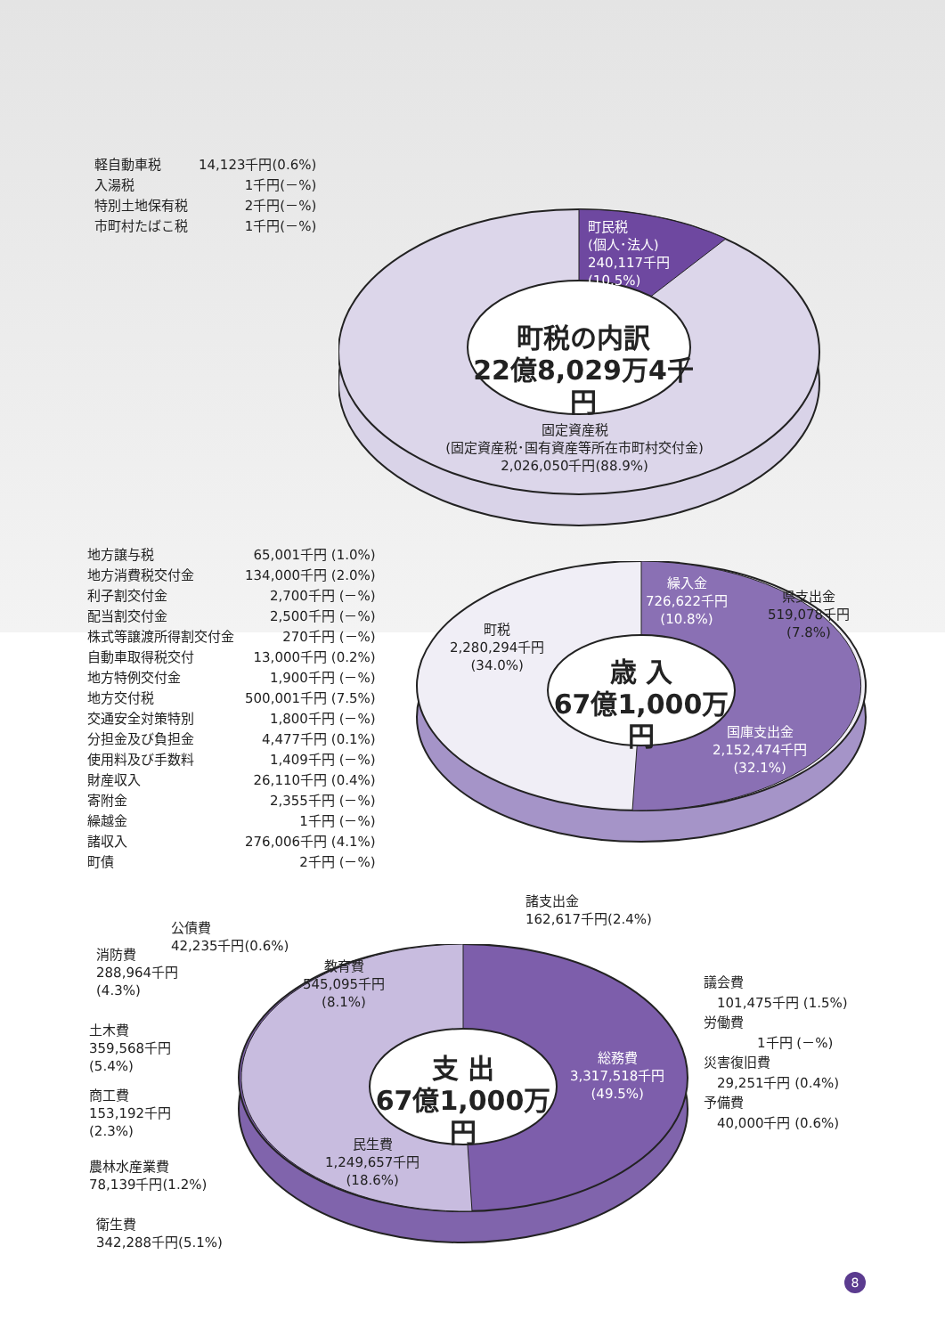| 軽自動車税 | 14,123千円(0.6%) |
| 入湯税 | 1千円(－%) |
| 特別土地保有税 | 2千円(－%) |
| 市町村たばこ税 | 1千円(－%) |
町民税
(個人･法人)
240,117千円
(10.5%)
町税の内訳
22億8,029万4千円
固定資産税
(固定資産税･国有資産等所在市町村交付金)
2,026,050千円(88.9%)
| 地方譲与税 | 65,001千円 (1.0%) |
| 地方消費税交付金 | 134,000千円 (2.0%) |
| 利子割交付金 | 2,700千円 (－%) |
| 配当割交付金 | 2,500千円 (－%) |
| 株式等譲渡所得割交付金 | 270千円 (－%) |
| 自動車取得税交付 | 13,000千円 (0.2%) |
| 地方特例交付金 | 1,900千円 (－%) |
| 地方交付税 | 500,001千円 (7.5%) |
| 交通安全対策特別 | 1,800千円 (－%) |
| 分担金及び負担金 | 4,477千円 (0.1%) |
| 使用料及び手数料 | 1,409千円 (－%) |
| 財産収入 | 26,110千円 (0.4%) |
| 寄附金 | 2,355千円 (－%) |
| 繰越金 | 1千円 (－%) |
| 諸収入 | 276,006千円 (4.1%) |
| 町債 | 2千円 (－%) |
町税
2,280,294千円
(34.0%)
繰入金
726,622千円
(10.8%)
県支出金
519,078千円
(7.8%)
歳 入
67億1,000万円
国庫支出金
2,152,474千円
(32.1%)
諸支出金
162,617千円(2.4%)
公債費
42,235千円(0.6%)
消防費
288,964千円
(4.3%)
教育費
545,095千円
(8.1%)
土木費
359,568千円
(5.4%)
支 出
67億1,000万円
総務費
3,317,518千円
(49.5%)
商工費
153,192千円
(2.3%)
農林水産業費
78,139千円(1.2%)
民生費
1,249,657千円
(18.6%)
衛生費
342,288千円(5.1%)
議会費
　101,475千円 (1.5%)
労働費
　　　　1千円 (－%)
災害復旧費
　29,251千円 (0.4%)
予備費
　40,000千円 (0.6%)
8